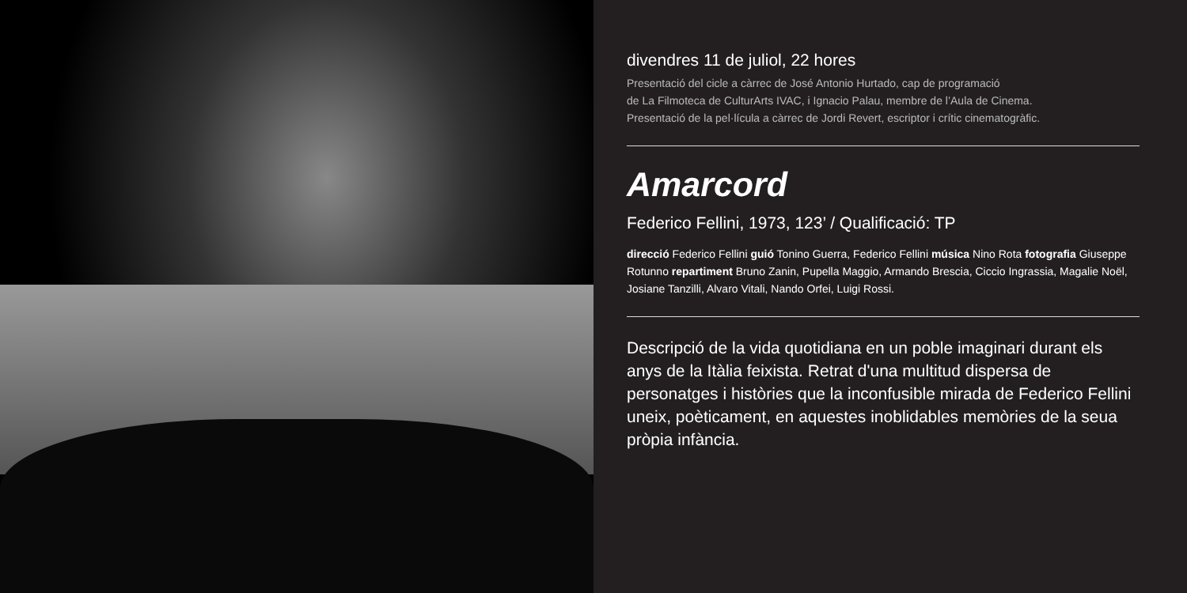divendres 11 de juliol, 22 hores
Presentació del cicle a càrrec de José Antonio Hurtado, cap de programació
de La Filmoteca de CulturArts IVAC, i Ignacio Palau, membre de l’Aula de Cinema.
Presentació de la pel·lícula a càrrec de Jordi Revert, escriptor i crític cinematogràfic.
Amarcord
Federico Fellini, 1973, 123’ / Qualificació: TP
direcció Federico Fellini guió Tonino Guerra, Federico Fellini música Nino Rota fotografia Giuseppe Rotunno repartiment Bruno Zanin, Pupella Maggio, Armando Brescia, Ciccio Ingrassia, Magalie Noël, Josiane Tanzilli, Alvaro Vitali, Nando Orfei, Luigi Rossi.
Descripció de la vida quotidiana en un poble imaginari durant els anys de la Itàlia feixista. Retrat d'una multitud dispersa de personatges i històries que la inconfusible mirada de Federico Fellini uneix, poèticament, en aquestes inoblidables memòries de la seua pròpia infància.